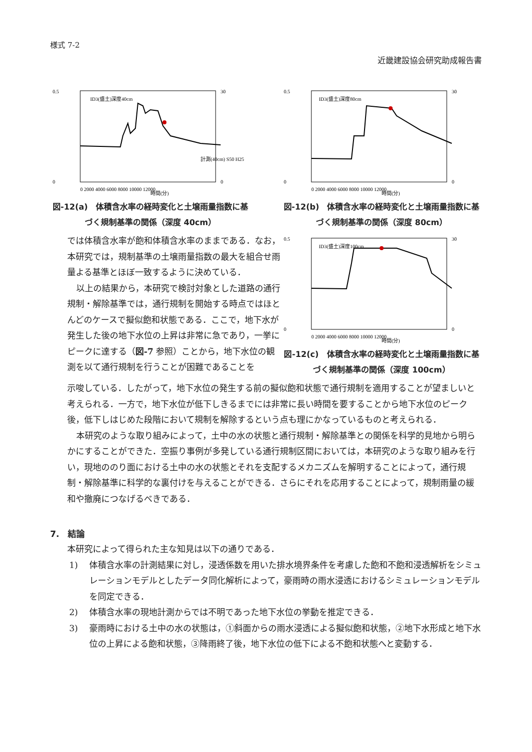様式 7-2
近畿建設協会研究助成報告書
ID3(盛土)深度40cm
0.5
0
30
0
0 2000 4000 6000 8000 10000 12000
時間(分)
計測(40cm) S50 H25
図-12(a)　体積含水率の経時変化と土壌雨量指数に基づく規制基準の関係（深度 40cm）
ID3(盛土)深度80cm
0.5
0
30
0
0 2000 4000 6000 8000 10000 12000
時間(分)
図-12(b)　体積含水率の経時変化と土壌雨量指数に基づく規制基準の関係（深度 80cm）
では体積含水率が飽和体積含水率のままである．なお，本研究では，規制基準の土壌雨量指数の最大を組合せ雨量よる基準とほぼ一致するように決めている．
以上の結果から，本研究で検討対象とした道路の通行規制・解除基準では，通行規制を開始する時点ではほとんどのケースで擬似飽和状態である．ここで，地下水が発生した後の地下水位の上昇は非常に急であり，一挙にピークに達する（図-7 参照）ことから，地下水位の観測を以て通行規制を行うことが困難であることを
ID3(盛土)深度100cm
0.5
0
30
0
0 2000 4000 6000 8000 10000 12000
時間(分)
図-12(c)　体積含水率の経時変化と土壌雨量指数に基づく規制基準の関係（深度 100cm）
示唆している．したがって，地下水位の発生する前の擬似飽和状態で通行規制を適用することが望ましいと考えられる．一方で，地下水位が低下しきるまでには非常に長い時間を要することから地下水位のピーク後，低下しはじめた段階において規制を解除するという点も理にかなっているものと考えられる．
本研究のような取り組みによって，土中の水の状態と通行規制・解除基準との関係を科学的見地から明らかにすることができた．空振り事例が多発している通行規制区間においては，本研究のような取り組みを行い，現地ののり面における土中の水の状態とそれを支配するメカニズムを解明することによって，通行規制・解除基準に科学的な裏付けを与えることができる．さらにそれを応用することによって，規制雨量の緩和や撤廃につなげるべきである．
7.　結論
本研究によって得られた主な知見は以下の通りである．
1) 体積含水率の計測結果に対し，浸透係数を用いた排水境界条件を考慮した飽和不飽和浸透解析をシミュレーションモデルとしたデータ同化解析によって，豪雨時の雨水浸透におけるシミュレーションモデルを同定できる．
2) 体積含水率の現地計測からでは不明であった地下水位の挙動を推定できる．
3) 豪雨時における土中の水の状態は，①斜面からの雨水浸透による擬似飽和状態，②地下水形成と地下水位の上昇による飽和状態，③降雨終了後，地下水位の低下による不飽和状態へと変動する．